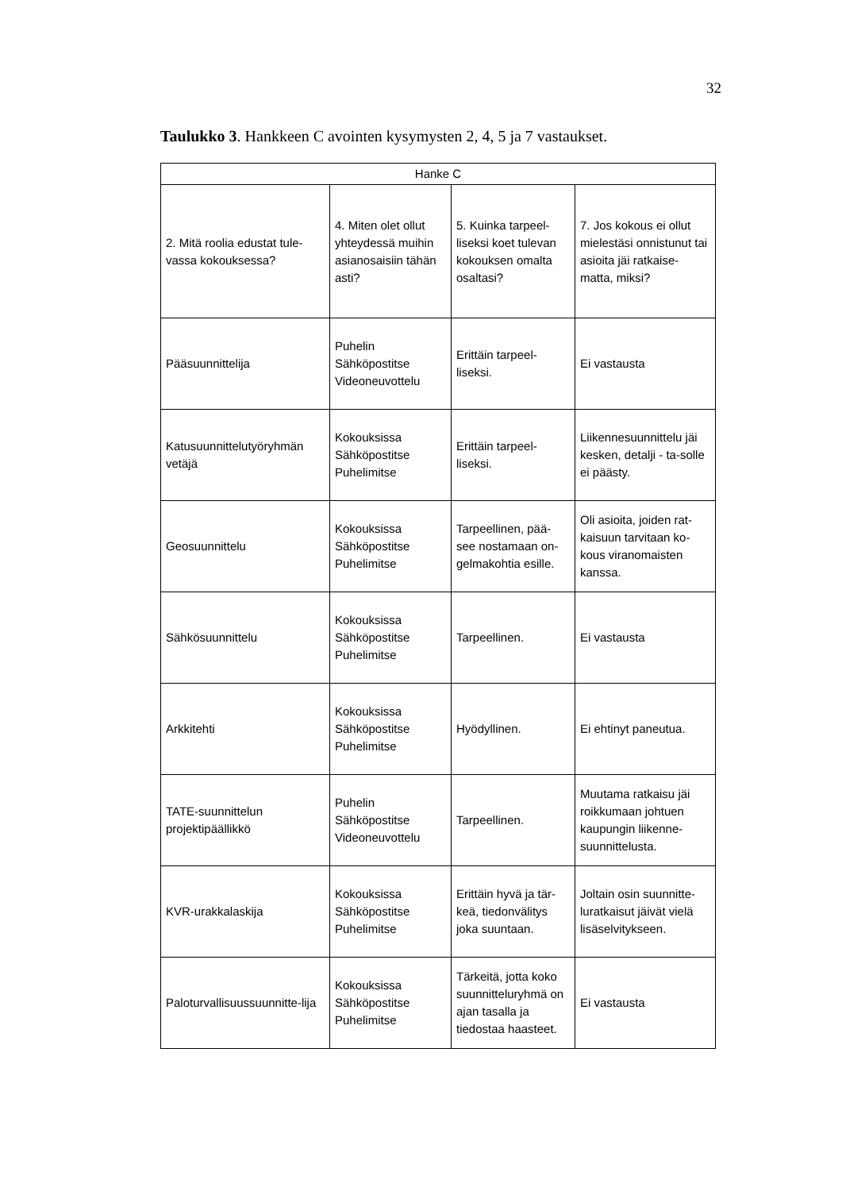32
Taulukko 3. Hankkeen C avointen kysymysten 2, 4, 5 ja 7 vastaukset.
| Hanke C | | | |
| --- | --- | --- | --- |
| 2. Mitä roolia edustat tule-vassa kokouksessa? | 4. Miten olet ollut yhteydessä muihin asianosaisiin tähän asti? | 5. Kuinka tarpeel-liseksi koet tulevan kokouksen omalta osaltasi? | 7. Jos kokous ei ollut mielestäsi onnistunut tai asioita jäi ratkaise-matta, miksi? |
| Pääsuunnittelija | Puhelin Sähköpostitse Videoneuvottelu | Erittäin tarpeel-liseksi. | Ei vastausta |
| Katusuunnittelutyöryhmän vetäjä | Kokouksissa Sähköpostitse Puhelimitse | Erittäin tarpeel-liseksi. | Liikennesuunnittelu jäi kesken, detalji - ta-solle ei päästy. |
| Geosuunnittelu | Kokouksissa Sähköpostitse Puhelimitse | Tarpeellinen, pää-see nostamaan on-gelmakohtia esille. | Oli asioita, joiden rat-kaisuun tarvitaan ko-kous viranomaisten kanssa. |
| Sähkösuunnittelu | Kokouksissa Sähköpostitse Puhelimitse | Tarpeellinen. | Ei vastausta |
| Arkkitehti | Kokouksissa Sähköpostitse Puhelimitse | Hyödyllinen. | Ei ehtinyt paneutua. |
| TATE-suunnittelun projektipäällikkö | Puhelin Sähköpostitse Videoneuvottelu | Tarpeellinen. | Muutama ratkaisu jäi roikkumaan johtuen kaupungin liikenne-suunnittelusta. |
| KVR-urakkalaskija | Kokouksissa Sähköpostitse Puhelimitse | Erittäin hyvä ja tär-keä, tiedonvälitys joka suuntaan. | Joltain osin suunnitte-luratkaisut jäivät vielä lisäselvitykseen. |
| Paloturvallisuussuunnitte-lija | Kokouksissa Sähköpostitse Puhelimitse | Tärkeitä, jotta koko suunnitteluryhmä on ajan tasalla ja tiedostaa haasteet. | Ei vastausta |